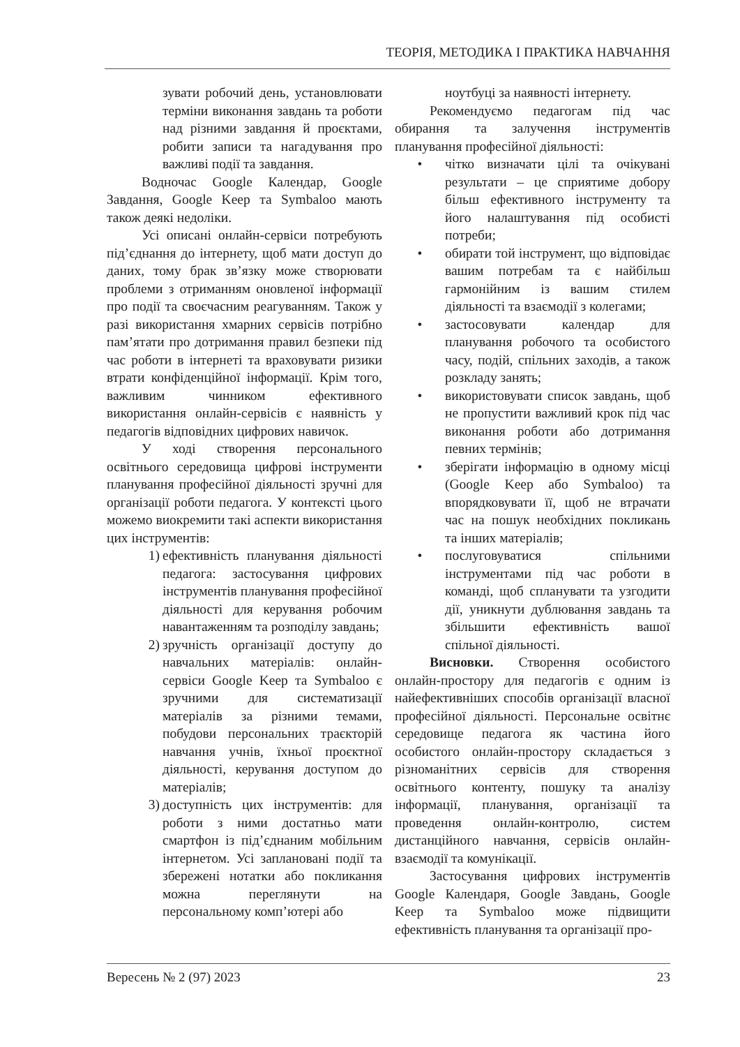ТЕОРІЯ, МЕТОДИКА І ПРАКТИКА НАВЧАННЯ
зувати робочий день, установлювати терміни виконання завдань та роботи над різними завдання й проєктами, робити записи та нагадування про важливі події та завдання.
Водночас Google Календар, Google Завдання, Google Keep та Symbaloo мають також деякі недоліки.
Усі описані онлайн-сервіси потребують під’єднання до інтернету, щоб мати доступ до даних, тому брак зв’язку може створювати проблеми з отриманням оновленої інформації про події та своєчасним реагуванням. Також у разі використання хмарних сервісів потрібно пам’ятати про дотримання правил безпеки під час роботи в інтернеті та враховувати ризики втрати конфіденційної інформації. Крім того, важливим чинником ефективного використання онлайн-сервісів є наявність у педагогів відповідних цифрових навичок.
У ході створення персонального освітнього середовища цифрові інструменти планування професійної діяльності зручні для організації роботи педагога. У контексті цього можемо виокремити такі аспекти використання цих інструментів:
1) ефективність планування діяльності педагога: застосування цифрових інструментів планування професійної діяльності для керування робочим навантаженням та розподілу завдань;
2) зручність організації доступу до навчальних матеріалів: онлайн-сервіси Google Keep та Symbaloo є зручними для систематизації матеріалів за різними темами, побудови персональних траєкторій навчання учнів, їхньої проєктної діяльності, керування доступом до матеріалів;
3) доступність цих інструментів: для роботи з ними достатньо мати смартфон із під’єднаним мобільним інтернетом. Усі заплановані події та збережені нотатки або покликання можна переглянути на персональному комп’ютері або
ноутбуці за наявності інтернету.
Рекомендуємо педагогам під час обирання та залучення інструментів планування професійної діяльності:
• чітко визначати цілі та очікувані результати – це сприятиме добору більш ефективного інструменту та його налаштування під особисті потреби;
• обирати той інструмент, що відповідає вашим потребам та є найбільш гармонійним із вашим стилем діяльності та взаємодії з колегами;
• застосовувати календар для планування робочого та особистого часу, подій, спільних заходів, а також розкладу занять;
• використовувати список завдань, щоб не пропустити важливий крок під час виконання роботи або дотримання певних термінів;
• зберігати інформацію в одному місці (Google Keep або Symbaloo) та впорядковувати її, щоб не втрачати час на пошук необхідних покликань та інших матеріалів;
• послуговуватися спільними інструментами під час роботи в команді, щоб спланувати та узгодити дії, уникнути дублювання завдань та збільшити ефективність вашої спільної діяльності.
Висновки. Створення особистого онлайн-простору для педагогів є одним із найефективніших способів організації власної професійної діяльності. Персональне освітнє середовище педагога як частина його особистого онлайн-простору складається з різноманітних сервісів для створення освітнього контенту, пошуку та аналізу інформації, планування, організації та проведення онлайн-контролю, систем дистанційного навчання, сервісів онлайн-взаємодії та комунікації.
Застосування цифрових інструментів Google Календаря, Google Завдань, Google Keep та Symbaloo може підвищити ефективність планування та організації про-
Вересень № 2 (97) 2023 23